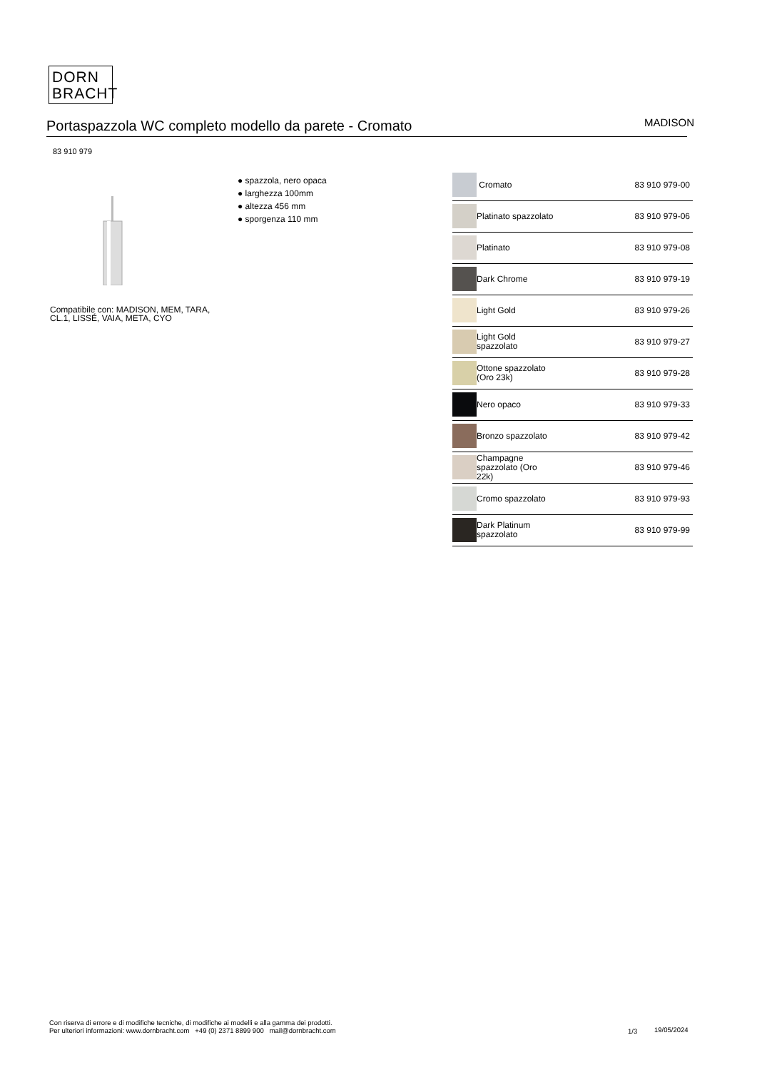DORN
BRACHT
Portaspazzola WC completo modello da parete - Cromato
MADISON
83 910 979
Compatibile con: MADISON, MEM, TARA,
CL.1, LISSÉ, VAIA, META, CYO
● spazzola, nero opaca
● larghezza 100mm
● altezza 456 mm
● sporgenza 110 mm
| | Cromato | 83 910 979-00 |
| | Platinato spazzolato | 83 910 979-06 |
| | Platinato | 83 910 979-08 |
| | Dark Chrome | 83 910 979-19 |
| | Light Gold | 83 910 979-26 |
| | Light Gold spazzolato | 83 910 979-27 |
| | Ottone spazzolato (Oro 23k) | 83 910 979-28 |
| | Nero opaco | 83 910 979-33 |
| | Bronzo spazzolato | 83 910 979-42 |
| | Champagne spazzolato (Oro 22k) | 83 910 979-46 |
| | Cromo spazzolato | 83 910 979-93 |
| | Dark Platinum spazzolato | 83 910 979-99 |
Con riserva di errore e di modifiche tecniche, di modifiche ai modelli e alla gamma dei prodotti.
Per ulteriori informazioni: www.dornbracht.com +49 (0) 2371 8899 900 mail@dornbracht.com
1/3 19/05/2024